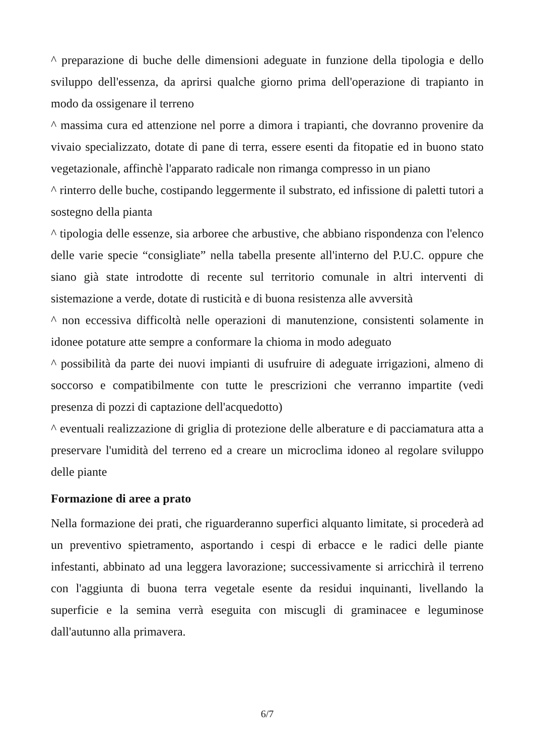^ preparazione di buche delle dimensioni adeguate in funzione della tipologia e dello sviluppo dell'essenza, da aprirsi qualche giorno prima dell'operazione di trapianto in modo da ossigenare il terreno
^ massima cura ed attenzione nel porre a dimora i trapianti, che dovranno provenire da vivaio specializzato, dotate di pane di terra, essere esenti da fitopatie ed in buono stato vegetazionale, affinchè l'apparato radicale non rimanga compresso in un piano
^ rinterro delle buche, costipando leggermente il substrato, ed infissione di paletti tutori a sostegno della pianta
^ tipologia delle essenze, sia arboree che arbustive, che abbiano rispondenza con l'elenco delle varie specie “consigliate” nella tabella presente all'interno del P.U.C. oppure che siano già state introdotte di recente sul territorio comunale in altri interventi di sistemazione a verde, dotate di rusticità e di buona resistenza alle avversità
^ non eccessiva difficoltà nelle operazioni di manutenzione, consistenti solamente in idonee potature atte sempre a conformare la chioma in modo adeguato
^ possibilità da parte dei nuovi impianti di usufruire di adeguate irrigazioni, almeno di soccorso e compatibilmente con tutte le prescrizioni che verranno impartite (vedi presenza di pozzi di captazione dell'acquedotto)
^ eventuali realizzazione di griglia di protezione delle alberature e di pacciamatura atta a preservare l'umidità del terreno ed a creare un microclima idoneo al regolare sviluppo delle piante
Formazione di aree a prato
Nella formazione dei prati, che riguarderanno superfici alquanto limitate, si procederà ad un preventivo spietramento, asportando i cespi di erbacce e le radici delle piante infestanti, abbinato ad una leggera lavorazione; successivamente si arricchirà il terreno con l'aggiunta di buona terra vegetale esente da residui inquinanti, livellando la superficie e la semina verrà eseguita con miscugli di graminacee e leguminose dall'autunno alla primavera.
6/7